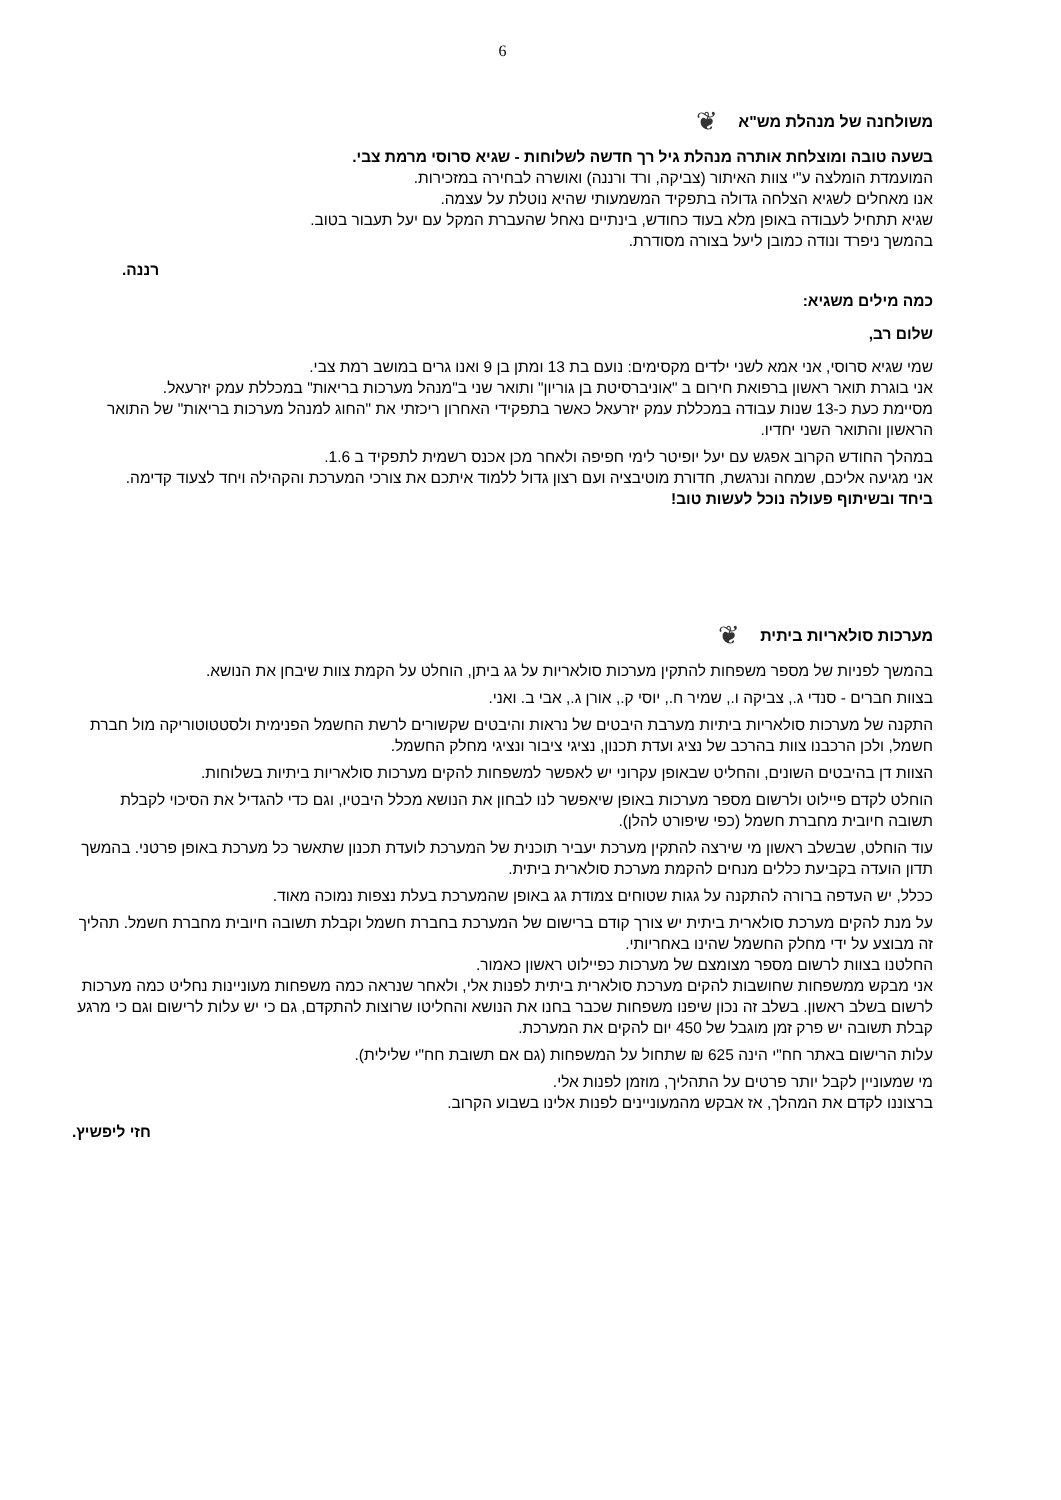6
משולחנה של מנהלת מש"א ❦
בשעה טובה ומוצלחת אותרה מנהלת גיל רך חדשה לשלוחות - שגיא סרוסי מרמת צבי.
המועמדת הומלצה ע"י צוות האיתור (צביקה, ורד ורננה) ואושרה לבחירה במזכירות.
אנו מאחלים לשגיא הצלחה גדולה בתפקיד המשמעותי שהיא נוטלת על עצמה.
שגיא תתחיל לעבודה באופן מלא בעוד כחודש, בינתיים נאחל שהעברת המקל עם יעל תעבור בטוב.
בהמשך ניפרד ונודה כמובן ליעל בצורה מסודרת.
רננה.
כמה מילים משגיא:
שלום רב,
שמי שגיא סרוסי, אני אמא לשני ילדים מקסימים: נועם בת 13 ומתן בן 9 ואנו גרים במושב רמת צבי.
אני בוגרת תואר ראשון ברפואת חירום ב "אוניברסיטת בן גוריון" ותואר שני ב"מנהל מערכות בריאות" במכללת עמק יזרעאל.
מסיימת כעת כ-13 שנות עבודה במכללת עמק יזרעאל כאשר בתפקידי האחרון ריכזתי את "החוג למנהל מערכות בריאות" של התואר הראשון והתואר השני יחדיו.
במהלך החודש הקרוב אפגש עם יעל יופיטר לימי חפיפה ולאחר מכן אכנס רשמית לתפקיד ב 1.6.
אני מגיעה אליכם, שמחה ונרגשת, חדורת מוטיבציה ועם רצון גדול ללמוד איתכם את צורכי המערכת והקהילה ויחד לצעוד קדימה.
ביחד ובשיתוף פעולה נוכל לעשות טוב!
מערכות סולאריות ביתית ❦
בהמשך לפניות של מספר משפחות להתקין מערכות סולאריות על גג ביתן, הוחלט על הקמת צוות שיבחן את הנושא.
בצוות חברים - סנדי ג., צביקה ו., שמיר ח., יוסי ק., אורן ג., אבי ב. ואני.
התקנה של מערכות סולאריות ביתיות מערבת היבטים של נראות והיבטים שקשורים לרשת החשמל הפנימית ולסטטוטוריקה מול חברת חשמל, ולכן הרכבנו צוות בהרכב של נציג ועדת תכנון, נציגי ציבור ונציגי מחלק החשמל.
הצוות דן בהיבטים השונים, והחליט שבאופן עקרוני יש לאפשר למשפחות להקים מערכות סולאריות ביתיות בשלוחות.
הוחלט לקדם פיילוט ולרשום מספר מערכות באופן שיאפשר לנו לבחון את הנושא מכלל היבטיו, וגם כדי להגדיל את הסיכוי לקבלת תשובה חיובית מחברת חשמל (כפי שיפורט להלן).
עוד הוחלט, שבשלב ראשון מי שירצה להתקין מערכת יעביר תוכנית של המערכת לועדת תכנון שתאשר כל מערכת באופן פרטני. בהמשך תדון הועדה בקביעת כללים מנחים להקמת מערכת סולארית ביתית.
ככלל, יש העדפה ברורה להתקנה על גגות שטוחים צמודת גג באופן שהמערכת בעלת נצפות נמוכה מאוד.
על מנת להקים מערכת סולארית ביתית יש צורך קודם ברישום של המערכת בחברת חשמל וקבלת תשובה חיובית מחברת חשמל. תהליך זה מבוצע על ידי מחלק החשמל שהינו באחריותי.
החלטנו בצוות לרשום מספר מצומצם של מערכות כפיילוט ראשון כאמור.
אני מבקש ממשפחות שחושבות להקים מערכת סולארית ביתית לפנות אלי, ולאחר שנראה כמה משפחות מעוניינות נחליט כמה מערכות לרשום בשלב ראשון. בשלב זה נכון שיפנו משפחות שכבר בחנו את הנושא והחליטו שרוצות להתקדם, גם כי יש עלות לרישום וגם כי מרגע קבלת תשובה יש פרק זמן מוגבל של 450 יום להקים את המערכת.
עלות הרישום באתר חח"י הינה 625 ₪ שתחול על המשפחות (גם אם תשובת חח"י שלילית).
מי שמעוניין לקבל יותר פרטים על התהליך, מוזמן לפנות אלי.
ברצוננו לקדם את המהלך, אז אבקש מהמעוניינים לפנות אלינו בשבוע הקרוב.
חזי ליפשיץ.